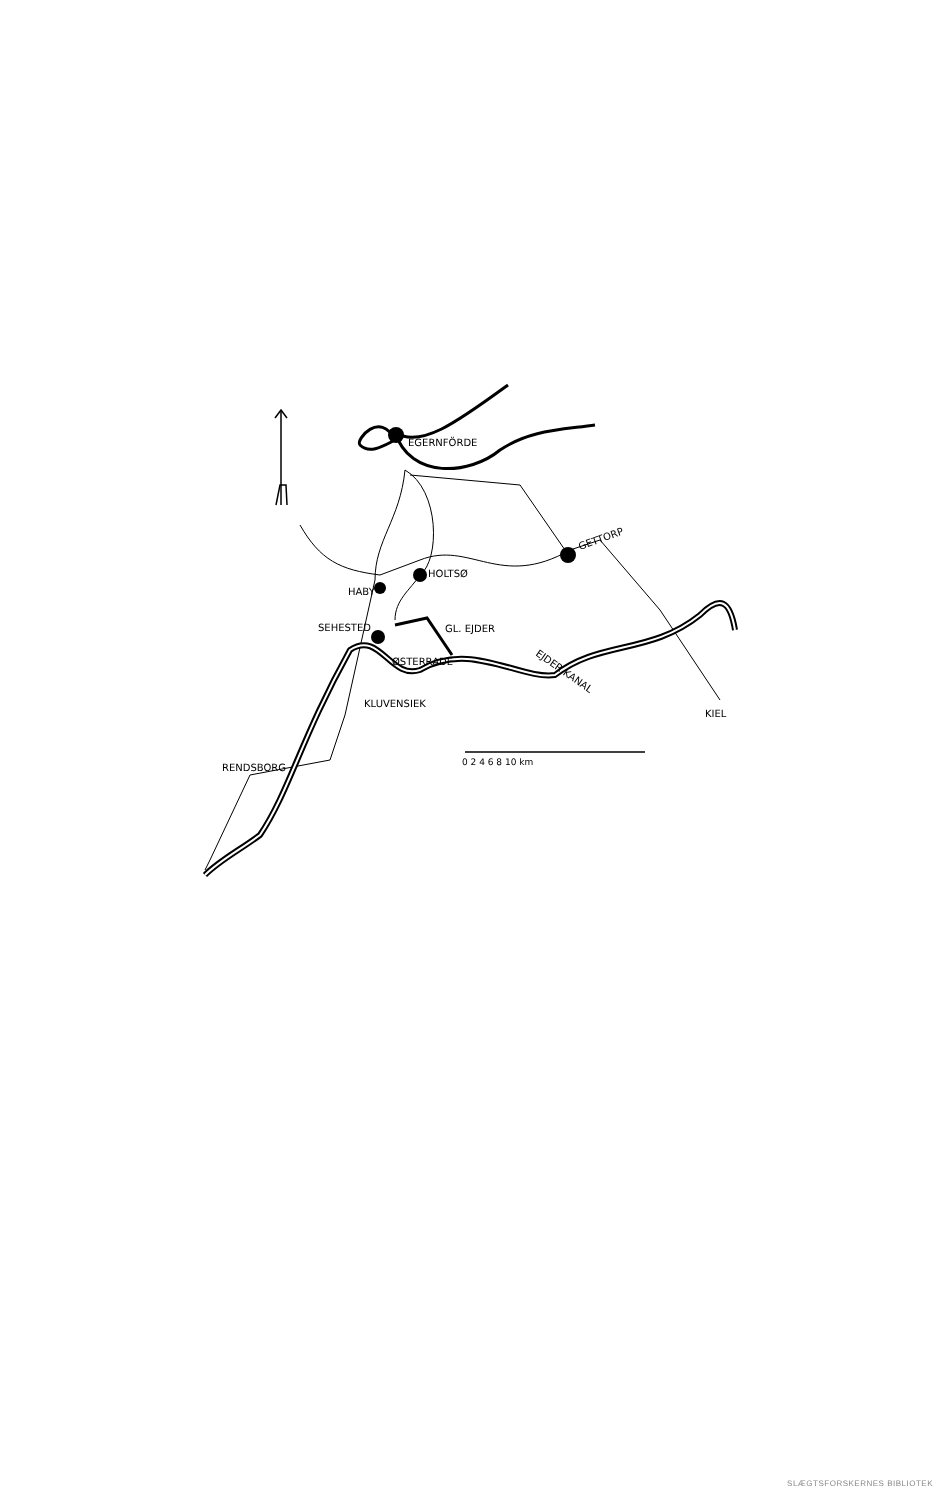EGERNFÖRDE
GETTORP
HOLTSØ
HABY
SEHESTED
GL. EJDER
ØSTERRADE
EJDER KANAL
KLUVENSIEK
KIEL
RENDSBORG
0 2 4 6 8 10 km
SLÆGTSFORSKERNES BIBLIOTEK